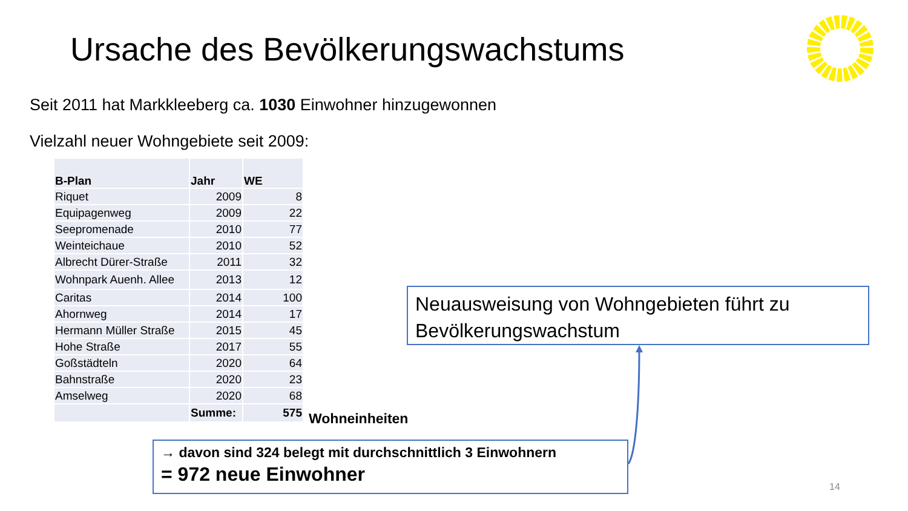Ursache des Bevölkerungswachstums
Seit 2011 hat Markkleeberg ca. 1030 Einwohner hinzugewonnen
Vielzahl neuer Wohngebiete seit 2009:
| B-Plan | Jahr | WE |
| --- | --- | --- |
| Riquet | 2009 | 8 |
| Equipagenweg | 2009 | 22 |
| Seepromenade | 2010 | 77 |
| Weinteichaue | 2010 | 52 |
| Albrecht Dürer-Straße | 2011 | 32 |
| Wohnpark Auenh. Allee | 2013 | 12 |
| Caritas | 2014 | 100 |
| Ahornweg | 2014 | 17 |
| Hermann Müller Straße | 2015 | 45 |
| Hohe Straße | 2017 | 55 |
| Goßstädteln | 2020 | 64 |
| Bahnstraße | 2020 | 23 |
| Amselweg | 2020 | 68 |
| | Summe: | 575 |
Wohneinheiten
Neuausweisung von Wohngebieten führt zu Bevölkerungswachstum
→ davon sind 324 belegt mit durchschnittlich 3 Einwohnern
= 972 neue Einwohner
14